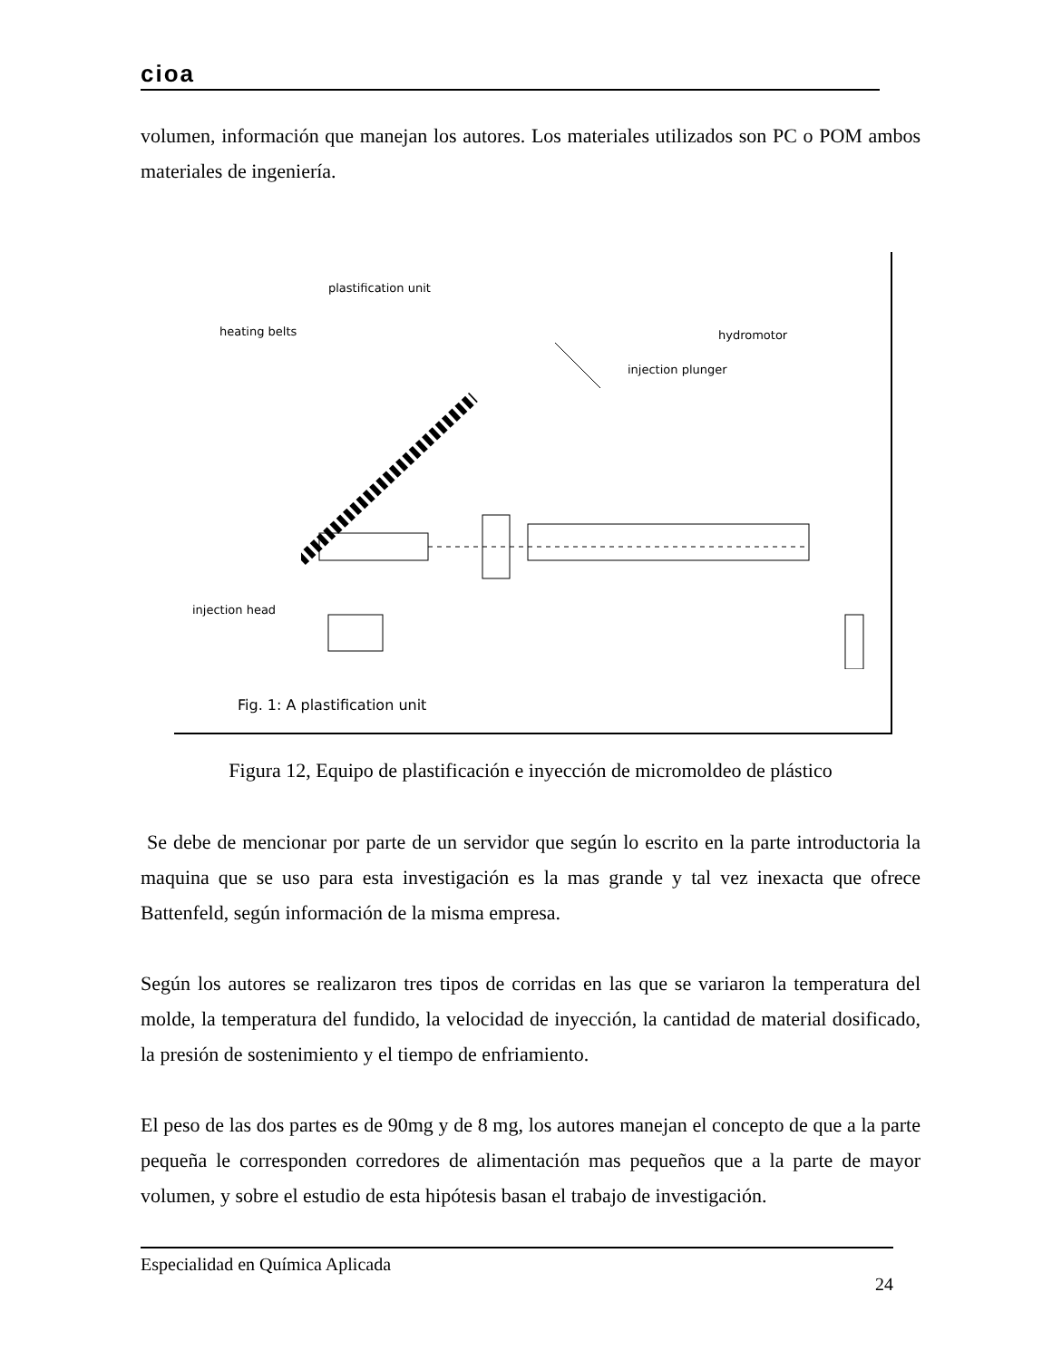cioa
volumen, información que manejan los autores. Los materiales utilizados son PC o POM ambos materiales de ingeniería.
plastification unit
heating belts hydromotor
injection plunger
injection head
Fig. 1: A plastification unit
Figura 12, Equipo de plastificación e inyección de micromoldeo de plástico
Se debe de mencionar por parte de un servidor que según lo escrito en la parte introductoria la maquina que se uso para esta investigación es la mas grande y tal vez inexacta que ofrece Battenfeld, según información de la misma empresa.
Según los autores se realizaron tres tipos de corridas en las que se variaron la temperatura del molde, la temperatura del fundido, la velocidad de inyección, la cantidad de material dosificado, la presión de sostenimiento y el tiempo de enfriamiento.
El peso de las dos partes es de 90mg y de 8 mg, los autores manejan el concepto de que a la parte pequeña le corresponden corredores de alimentación mas pequeños que a la parte de mayor volumen, y sobre el estudio de esta hipótesis basan el trabajo de investigación.
Especialidad en Química Aplicada 24